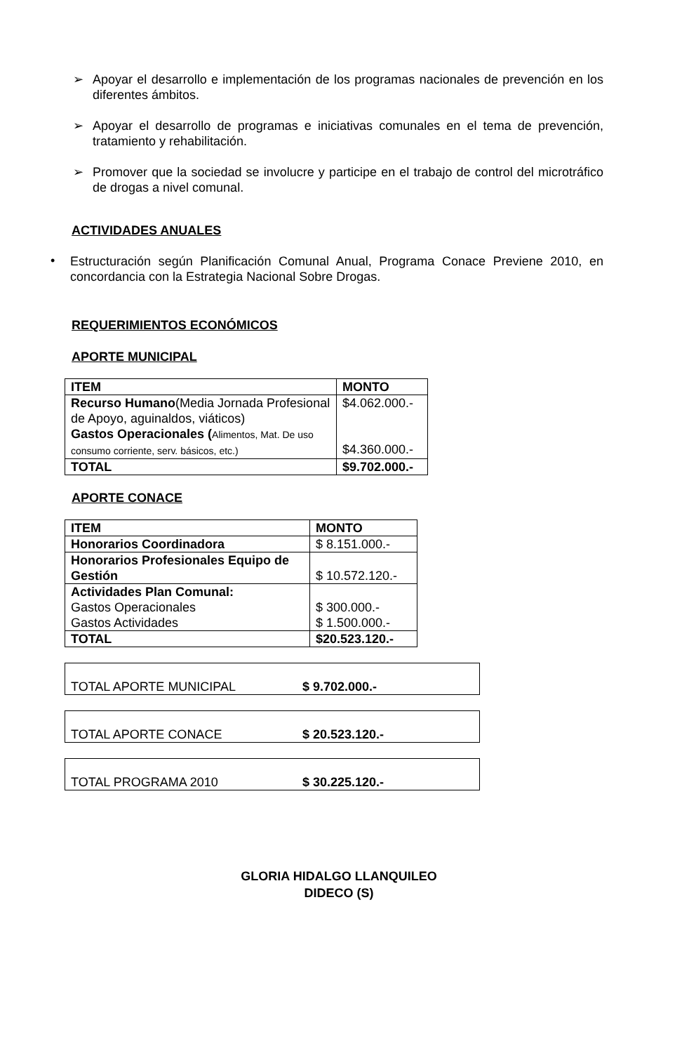➢
Apoyar el desarrollo e implementación de los programas nacionales de prevención en los diferentes ámbitos.
➢
Apoyar el desarrollo de programas e iniciativas comunales en el tema de prevención, tratamiento y rehabilitación.
➢
Promover que la sociedad se involucre y participe en el trabajo de control del microtráfico de drogas a nivel comunal.
ACTIVIDADES ANUALES
•
Estructuración según Planificación Comunal Anual, Programa Conace Previene 2010, en concordancia con la Estrategia Nacional Sobre Drogas.
REQUERIMIENTOS ECONÓMICOS
APORTE MUNICIPAL
| ITEM | MONTO |
| Recurso Humano (Media Jornada Profesional de Apoyo, aguinaldos, viáticos) Gastos Operacionales ( Alimentos, Mat. De uso consumo corriente, serv. básicos, etc.) | $4.062.000.- $4.360.000.- |
| TOTAL | $9.702.000.- |
APORTE CONACE
| ITEM | MONTO |
| Honorarios Coordinadora | $ 8.151.000.- |
| Honorarios Profesionales Equipo de Gestión | $ 10.572.120.- |
| Actividades Plan Comunal: Gastos Operacionales Gastos Actividades | $ 300.000.- $ 1.500.000.- |
| TOTAL | $20.523.120.- |
TOTAL APORTE MUNICIPAL $ 9.702.000.-
TOTAL APORTE CONACE $ 20.523.120.-
TOTAL PROGRAMA 2010 $ 30.225.120.-
GLORIA HIDALGO LLANQUILEO
DIDECO (S)